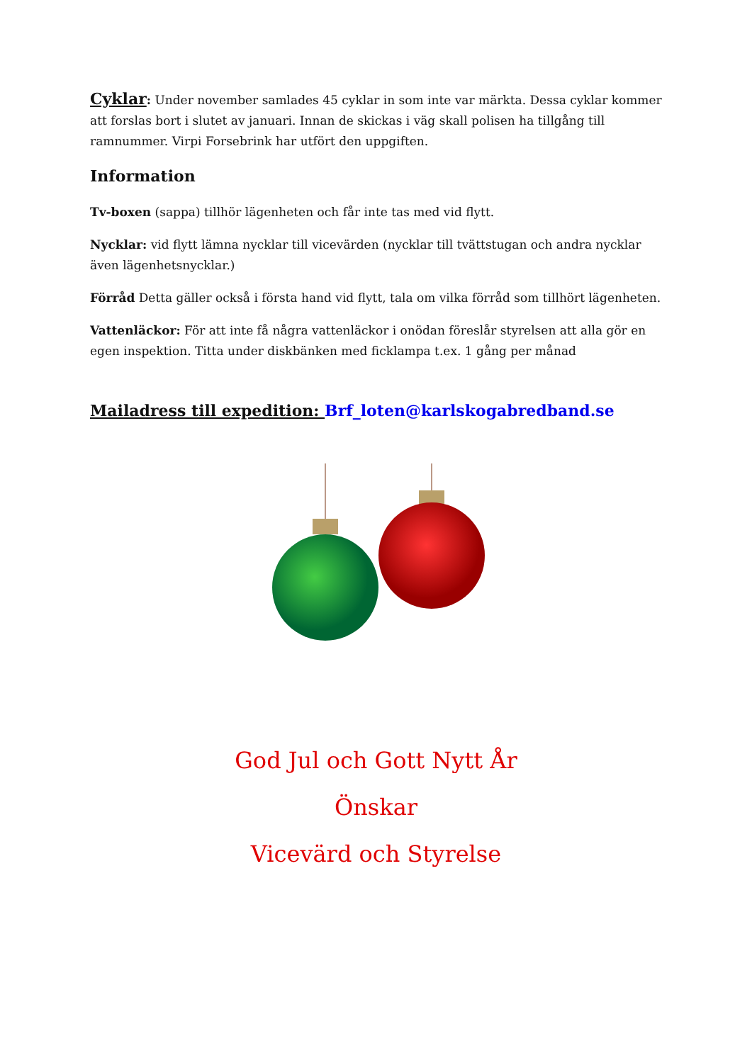Cyklar: Under november samlades 45 cyklar in som inte var märkta. Dessa cyklar kommer att forslas bort i slutet av januari. Innan de skickas i väg skall polisen ha tillgång till ramnummer. Virpi Forsebrink har utfört den uppgiften.
Information
Tv-boxen (sappa) tillhör lägenheten och får inte tas med vid flytt.
Nycklar: vid flytt lämna nycklar till vicevärden (nycklar till tvättstugan och andra nycklar även lägenhetsnycklar.)
Förråd Detta gäller också i första hand vid flytt, tala om vilka förråd som tillhört lägenheten.
Vattenläckor: För att inte få några vattenläckor i onödan föreslår styrelsen att alla gör en egen inspektion. Titta under diskbänken med ficklampa t.ex. 1 gång per månad
Mailadress till expedition: Brf_loten@karlskogabredband.se
God Jul och Gott Nytt År
Önskar
Vicevärd och Styrelse